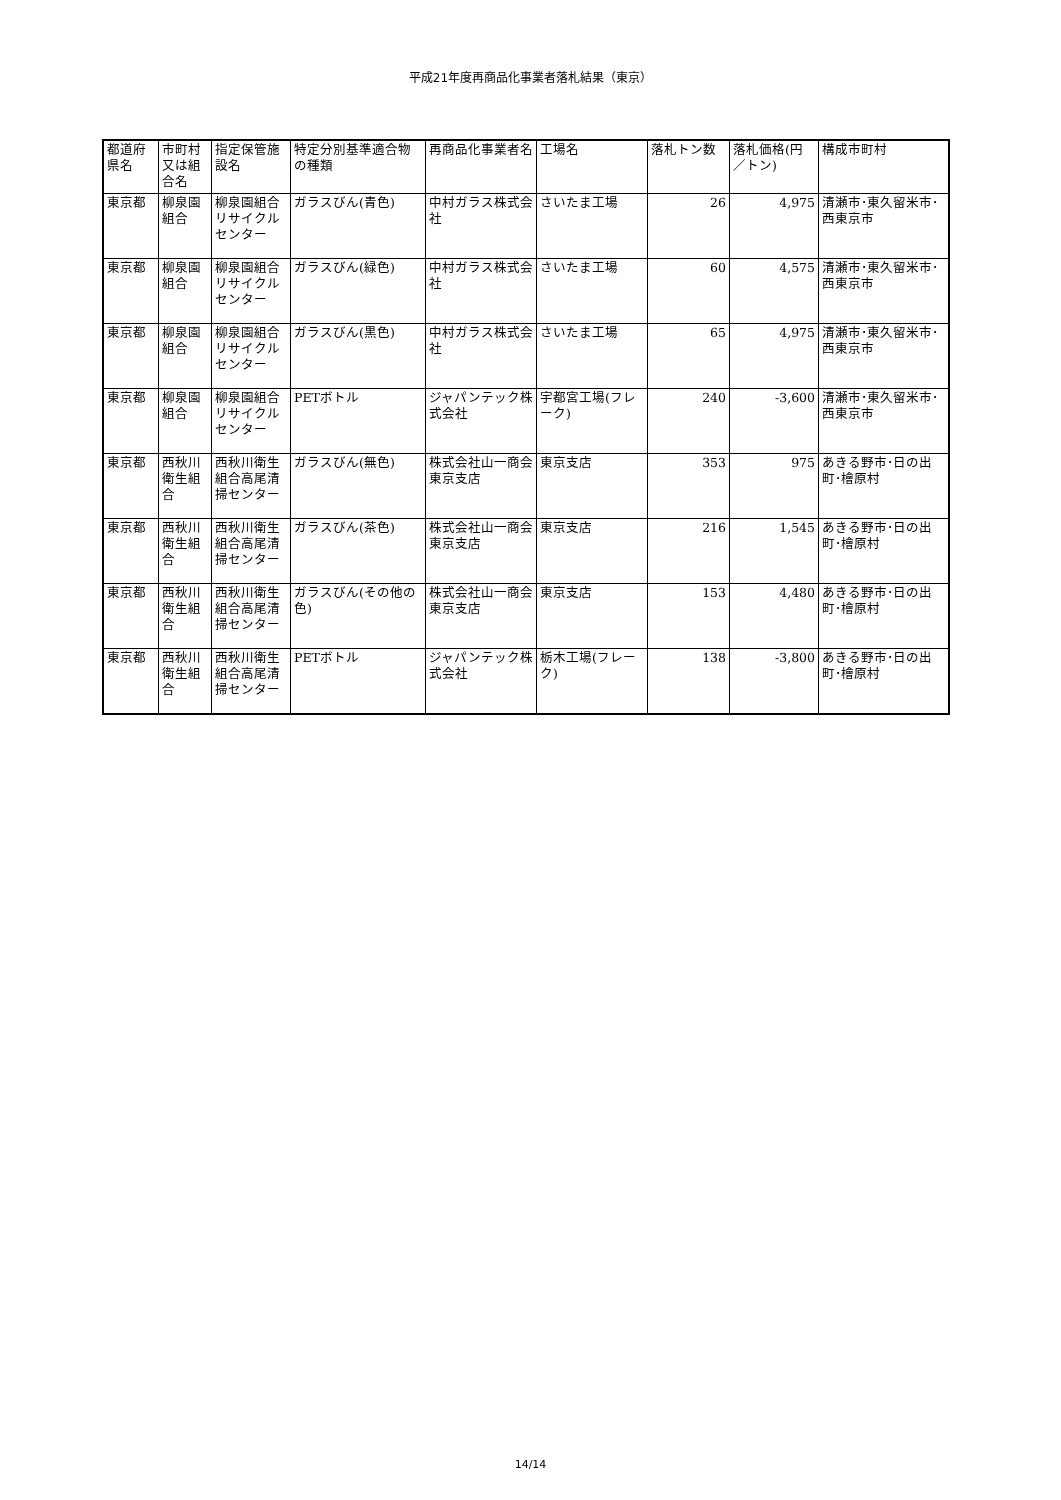平成21年度再商品化事業者落札結果（東京）
| 都道府県名 | 市町村又は組合名 | 指定保管施設名 | 特定分別基準適合物の種類 | 再商品化事業者名 | 工場名 | 落札トン数 | 落札価格(円／トン) | 構成市町村 |
| --- | --- | --- | --- | --- | --- | --- | --- | --- |
| 東京都 | 柳泉園組合 | 柳泉園組合リサイクルセンター | ガラスびん(青色) | 中村ガラス株式会社 | さいたま工場 | 26 | 4,975 | 清瀬市･東久留米市･西東京市 |
| 東京都 | 柳泉園組合 | 柳泉園組合リサイクルセンター | ガラスびん(緑色) | 中村ガラス株式会社 | さいたま工場 | 60 | 4,575 | 清瀬市･東久留米市･西東京市 |
| 東京都 | 柳泉園組合 | 柳泉園組合リサイクルセンター | ガラスびん(黒色) | 中村ガラス株式会社 | さいたま工場 | 65 | 4,975 | 清瀬市･東久留米市･西東京市 |
| 東京都 | 柳泉園組合 | 柳泉園組合リサイクルセンター | PETボトル | ジャパンテック株式会社 | 宇都宮工場(フレーク) | 240 | -3,600 | 清瀬市･東久留米市･西東京市 |
| 東京都 | 西秋川衛生組合 | 西秋川衛生組合高尾清掃センター | ガラスびん(無色) | 株式会社山一商会東京支店 | 東京支店 | 353 | 975 | あきる野市･日の出町･檜原村 |
| 東京都 | 西秋川衛生組合 | 西秋川衛生組合高尾清掃センター | ガラスびん(茶色) | 株式会社山一商会東京支店 | 東京支店 | 216 | 1,545 | あきる野市･日の出町･檜原村 |
| 東京都 | 西秋川衛生組合 | 西秋川衛生組合高尾清掃センター | ガラスびん(その他の色) | 株式会社山一商会東京支店 | 東京支店 | 153 | 4,480 | あきる野市･日の出町･檜原村 |
| 東京都 | 西秋川衛生組合 | 西秋川衛生組合高尾清掃センター | PETボトル | ジャパンテック株式会社 | 栃木工場(フレーク) | 138 | -3,800 | あきる野市･日の出町･檜原村 |
14/14